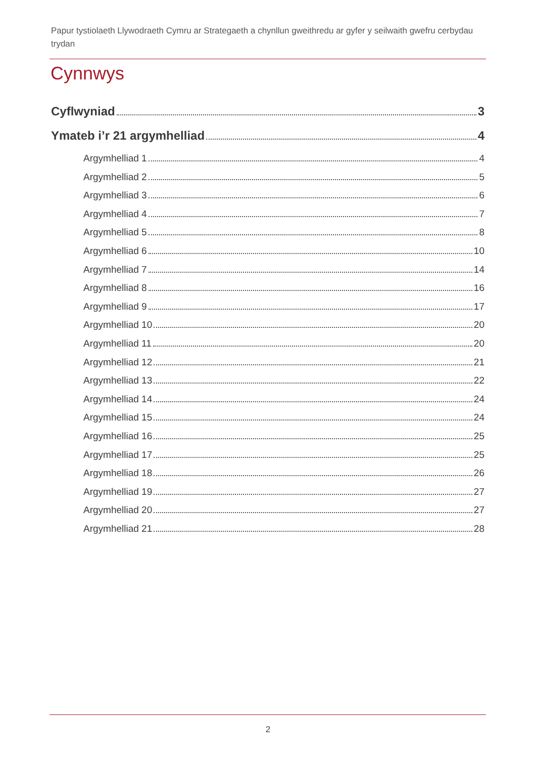Papur tystiolaeth Llywodraeth Cymru ar Strategaeth a chynllun gweithredu ar gyfer y seilwaith gwefru cerbydau trydan
Cynnwys
Cyflwyniad 3
Ymateb i’r 21 argymhelliad 4
Argymhelliad 1 4
Argymhelliad 2 5
Argymhelliad 3 6
Argymhelliad 4 7
Argymhelliad 5 8
Argymhelliad 6 10
Argymhelliad 7 14
Argymhelliad 8 16
Argymhelliad 9 17
Argymhelliad 10 20
Argymhelliad 11 20
Argymhelliad 12 21
Argymhelliad 13 22
Argymhelliad 14 24
Argymhelliad 15 24
Argymhelliad 16 25
Argymhelliad 17 25
Argymhelliad 18 26
Argymhelliad 19 27
Argymhelliad 20 27
Argymhelliad 21 28
2